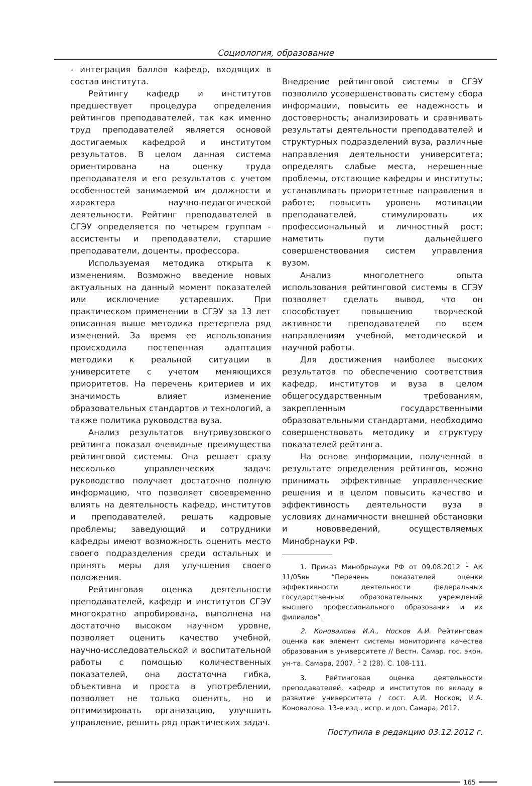Социология, образование
- интеграция баллов кафедр, входящих в состав института.
Рейтингу кафедр и институтов предшествует процедура определения рейтингов преподавателей, так как именно труд преподавателей является основой достигаемых кафедрой и институтом результатов. В целом данная система ориентирована на оценку труда преподавателя и его результатов с учетом особенностей занимаемой им должности и характера научно-педагогической деятельности. Рейтинг преподавателей в СГЭУ определяется по четырем группам - ассистенты и преподаватели, старшие преподаватели, доценты, профессора.
Используемая методика открыта к изменениям. Возможно введение новых актуальных на данный момент показателей или исключение устаревших. При практическом применении в СГЭУ за 13 лет описанная выше методика претерпела ряд изменений. За время ее использования происходила постепенная адаптация методики к реальной ситуации в университете с учетом меняющихся приоритетов. На перечень критериев и их значимость влияет изменение образовательных стандартов и технологий, а также политика руководства вуза.
Анализ результатов внутривузовского рейтинга показал очевидные преимущества рейтинговой системы. Она решает сразу несколько управленческих задач: руководство получает достаточно полную информацию, что позволяет своевременно влиять на деятельность кафедр, институтов и преподавателей, решать кадровые проблемы; заведующий и сотрудники кафедры имеют возможность оценить место своего подразделения среди остальных и принять меры для улучшения своего положения.
Рейтинговая оценка деятельности преподавателей, кафедр и институтов СГЭУ многократно апробирована, выполнена на достаточно высоком научном уровне, позволяет оценить качество учебной, научно-исследовательской и воспитательной работы с помощью количественных показателей, она достаточна гибка, объективна и проста в употреблении, позволяет не только оценить, но и оптимизировать организацию, улучшить управление, решить ряд практических задач.
Внедрение рейтинговой системы в СГЭУ позволило усовершенствовать систему сбора информации, повысить ее надежность и достоверность; анализировать и сравнивать результаты деятельности преподавателей и структурных подразделений вуза, различные направления деятельности университета; определять слабые места, нерешенные проблемы, отстающие кафедры и институты; устанавливать приоритетные направления в работе; повысить уровень мотивации преподавателей, стимулировать их профессиональный и личностный рост; наметить пути дальнейшего совершенствования систем управления вузом.
Анализ многолетнего опыта использования рейтинговой системы в СГЭУ позволяет сделать вывод, что он способствует повышению творческой активности преподавателей по всем направлениям учебной, методической и научной работы.
Для достижения наиболее высоких результатов по обеспечению соответствия кафедр, институтов и вуза в целом общегосударственным требованиям, закрепленным государственными образовательными стандартами, необходимо совершенствовать методику и структуру показателей рейтинга.
На основе информации, полученной в результате определения рейтингов, можно принимать эффективные управленческие решения и в целом повысить качество и эффективность деятельности вуза в условиях динамичности внешней обстановки и нововведений, осуществляемых Минобрнауки РФ.
1. Приказ Минобрнауки РФ от 09.08.2012 <sup>1</sup> АК 11/05вн “Перечень показателей оценки эффективности деятельности федеральных государственных образовательных учреждений высшего профессионального образования и их филиалов”.
2. Коновалова И.А., Носков А.И. Рейтинговая оценка как элемент системы мониторинга качества образования в университете // Вестн. Самар. гос. экон. ун-та. Самара, 2007. <sup>1</sup> 2 (28). С. 108-111.
3. Рейтинговая оценка деятельности преподавателей, кафедр и институтов по вкладу в развитие университета / сост. А.И. Носков, И.А. Коновалова. 13-е изд., испр. и доп. Самара, 2012.
Поступила в редакцию 03.12.2012 г.
165